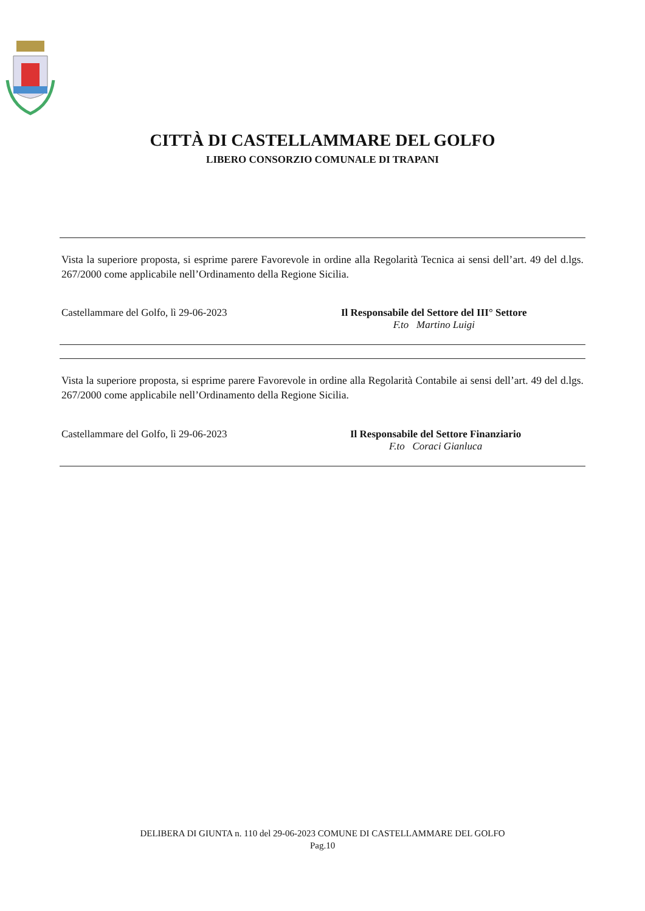CITTÀ DI CASTELLAMMARE DEL GOLFO
LIBERO CONSORZIO COMUNALE DI TRAPANI
Vista la superiore proposta, si esprime parere Favorevole in ordine alla Regolarità Tecnica ai sensi dell’art. 49 del d.lgs. 267/2000 come applicabile nell’Ordinamento della Regione Sicilia.
Castellammare del Golfo, lì 29-06-2023 Il Responsabile del Settore del III° Settore
F.to Martino Luigi
Vista la superiore proposta, si esprime parere Favorevole in ordine alla Regolarità Contabile ai sensi dell’art. 49 del d.lgs. 267/2000 come applicabile nell’Ordinamento della Regione Sicilia.
Castellammare del Golfo, lì 29-06-2023 Il Responsabile del Settore Finanziario
F.to Coraci Gianluca
DELIBERA DI GIUNTA n. 110 del 29-06-2023 COMUNE DI CASTELLAMMARE DEL GOLFO
Pag.10